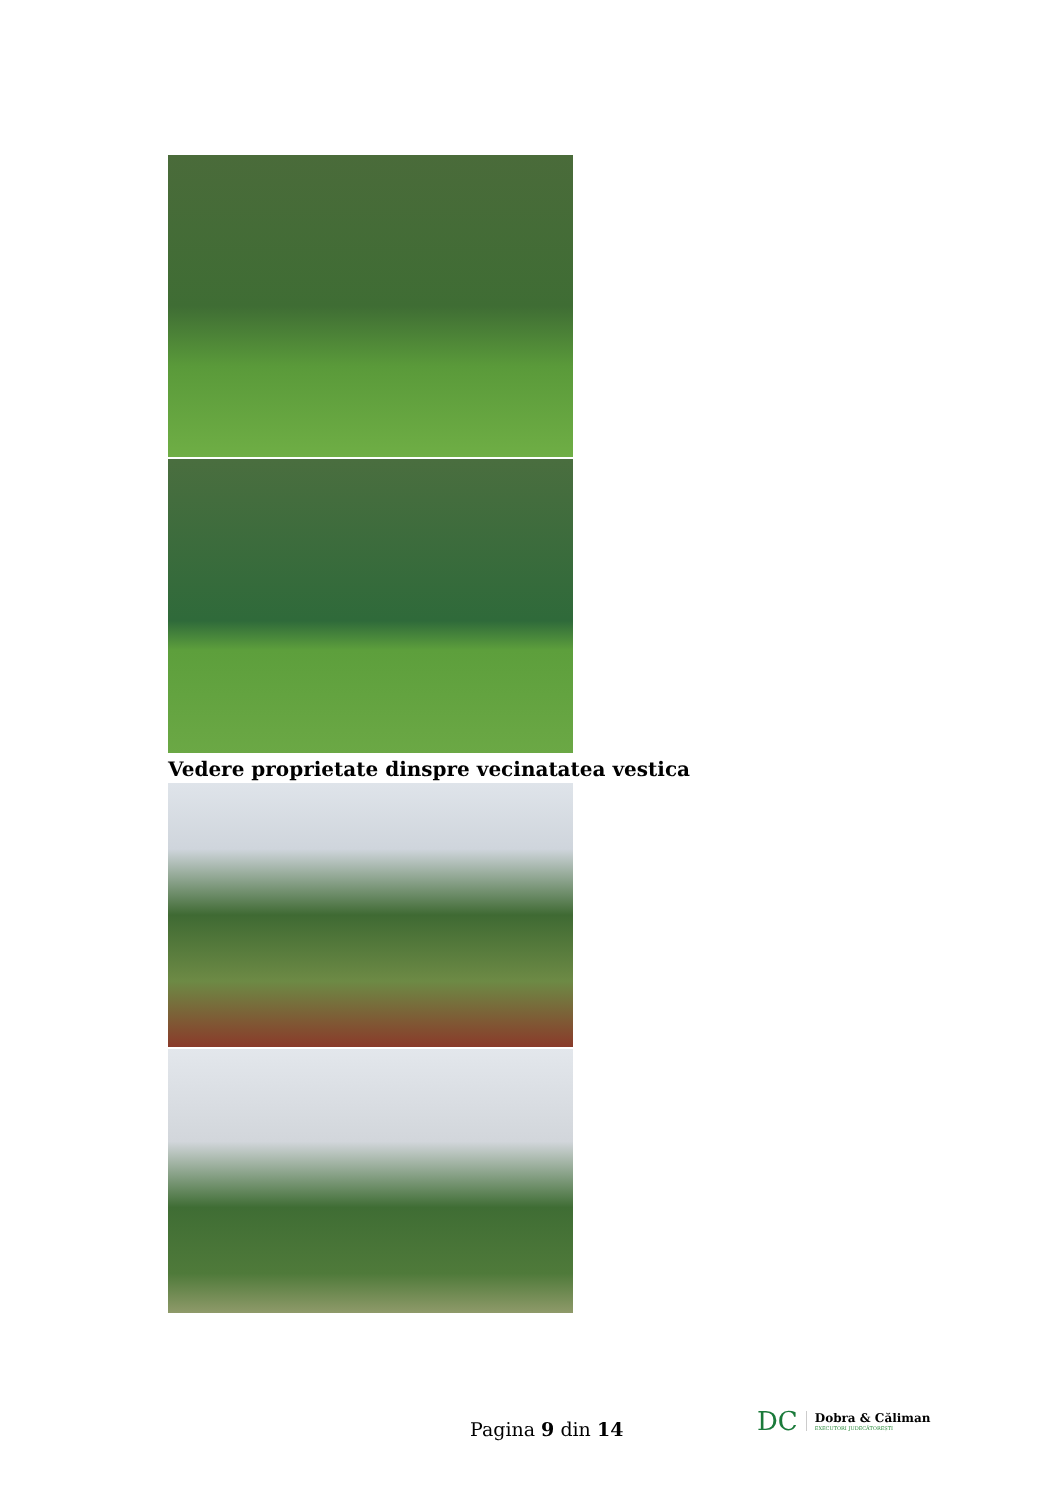Vedere proprietate dinspre vecinatatea vestica
Pagina 9 din 14
DC Dobra & Căliman
EXECUTORI JUDECĂTOREȘTI